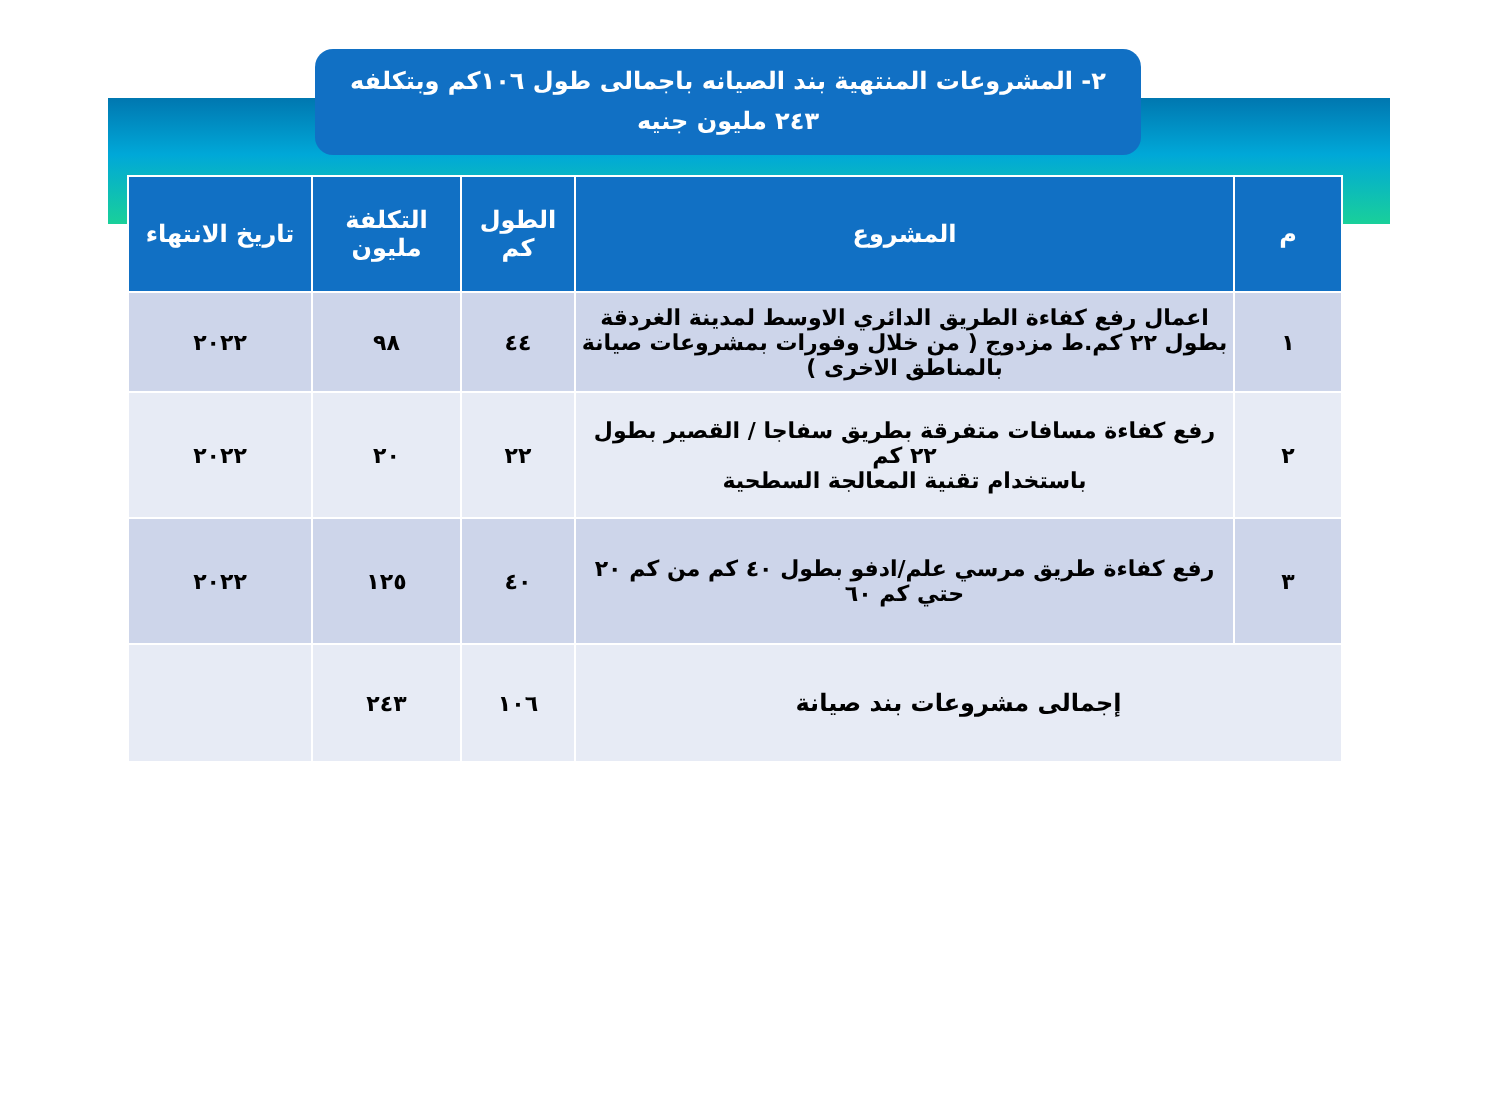٢- المشروعات المنتهية بند الصيانه باجمالى طول ١٠٦كم وبتكلفه
٢٤٣ مليون جنيه
| م | المشروع | الطول كم | التكلفة مليون | تاريخ الانتهاء |
| --- | --- | --- | --- | --- |
| ١ | اعمال رفع كفاءة الطريق الدائري الاوسط لمدينة الغردقة بطول ٢٢ كم.ط مزدوج ( من خلال وفورات بمشروعات صيانة بالمناطق الاخرى ) | ٤٤ | ٩٨ | ٢٠٢٢ |
| ٢ | رفع كفاءة مسافات متفرقة بطريق سفاجا / القصير بطول ٢٢ كم باستخدام تقنية المعالجة السطحية | ٢٢ | ٢٠ | ٢٠٢٢ |
| ٣ | رفع كفاءة طريق مرسي علم/ادفو بطول ٤٠ كم من كم ٢٠ حتي كم ٦٠ | ٤٠ | ١٢٥ | ٢٠٢٢ |
| إجمالى مشروعات بند صيانة | | ١٠٦ | ٢٤٣ | |